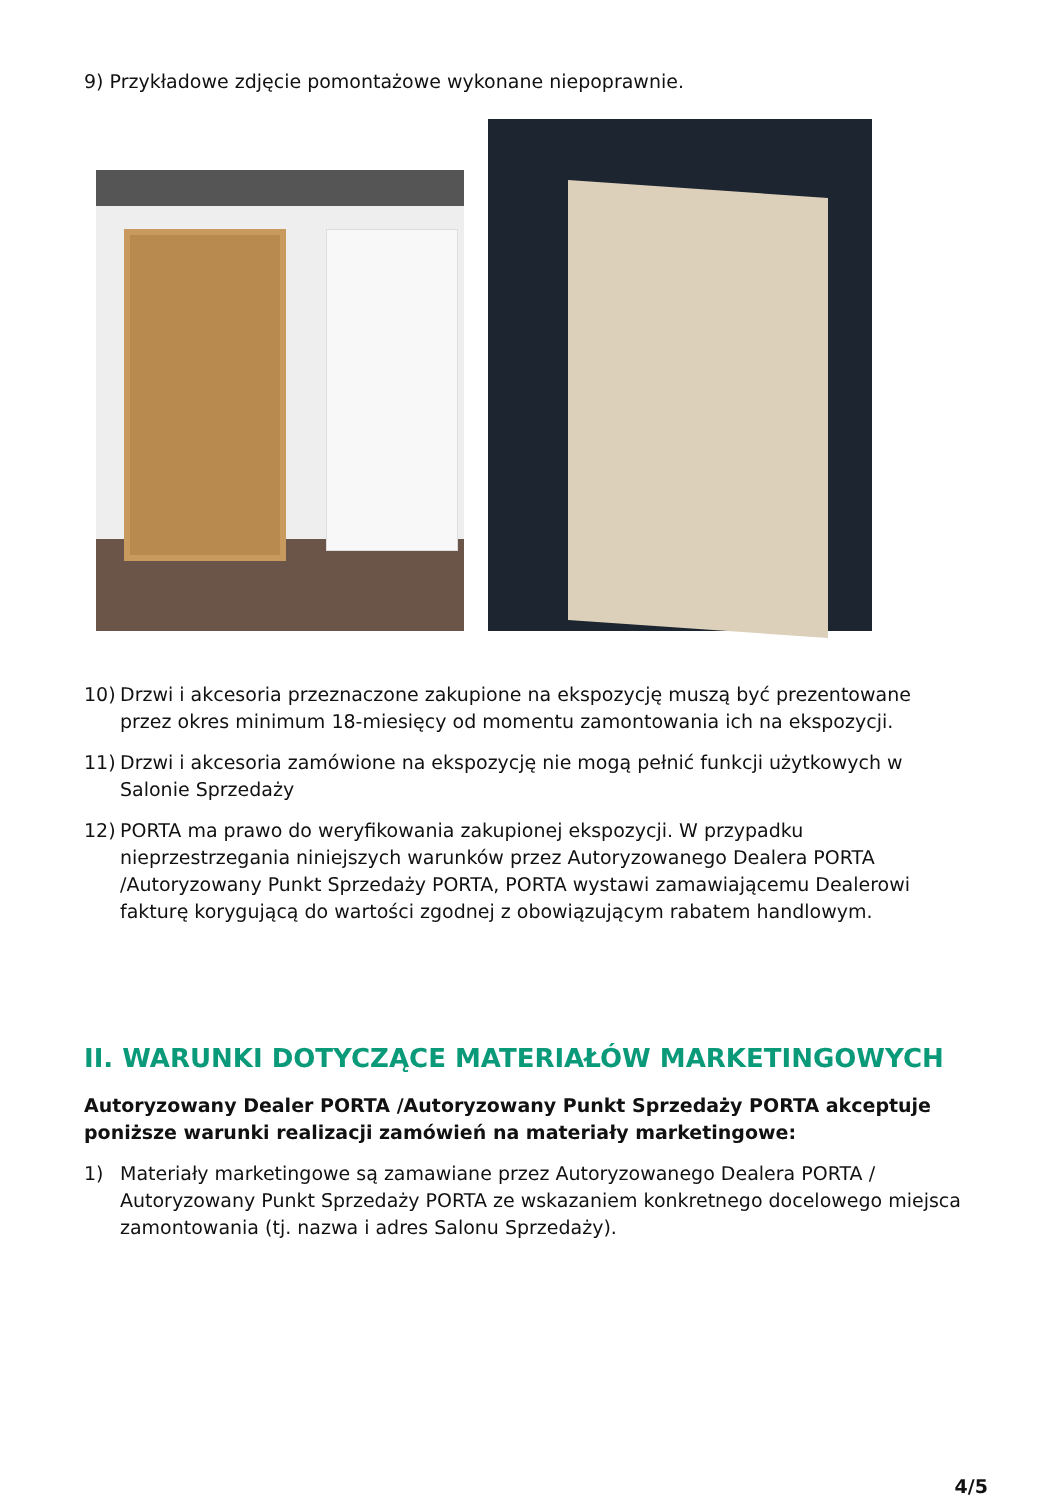9) Przykładowe zdjęcie pomontażowe wykonane niepoprawnie.
10) Drzwi i akcesoria przeznaczone zakupione na ekspozycję muszą być prezentowane przez okres minimum 18-miesięcy od momentu zamontowania ich na ekspozycji.
11) Drzwi i akcesoria zamówione na ekspozycję nie mogą pełnić funkcji użytkowych w Salonie Sprzedaży
12) PORTA ma prawo do weryfikowania zakupionej ekspozycji. W przypadku nieprzestrzegania niniejszych warunków przez Autoryzowanego Dealera PORTA /Autoryzowany Punkt Sprzedaży PORTA, PORTA wystawi zamawiającemu Dealerowi fakturę korygującą do wartości zgodnej z obowiązującym rabatem handlowym.
II. WARUNKI DOTYCZĄCE MATERIAŁÓW MARKETINGOWYCH
Autoryzowany Dealer PORTA /Autoryzowany Punkt Sprzedaży PORTA akceptuje poniższe warunki realizacji zamówień na materiały marketingowe:
1) Materiały marketingowe są zamawiane przez Autoryzowanego Dealera PORTA / Autoryzowany Punkt Sprzedaży PORTA ze wskazaniem konkretnego docelowego miejsca zamontowania (tj. nazwa i adres Salonu Sprzedaży).
4/5